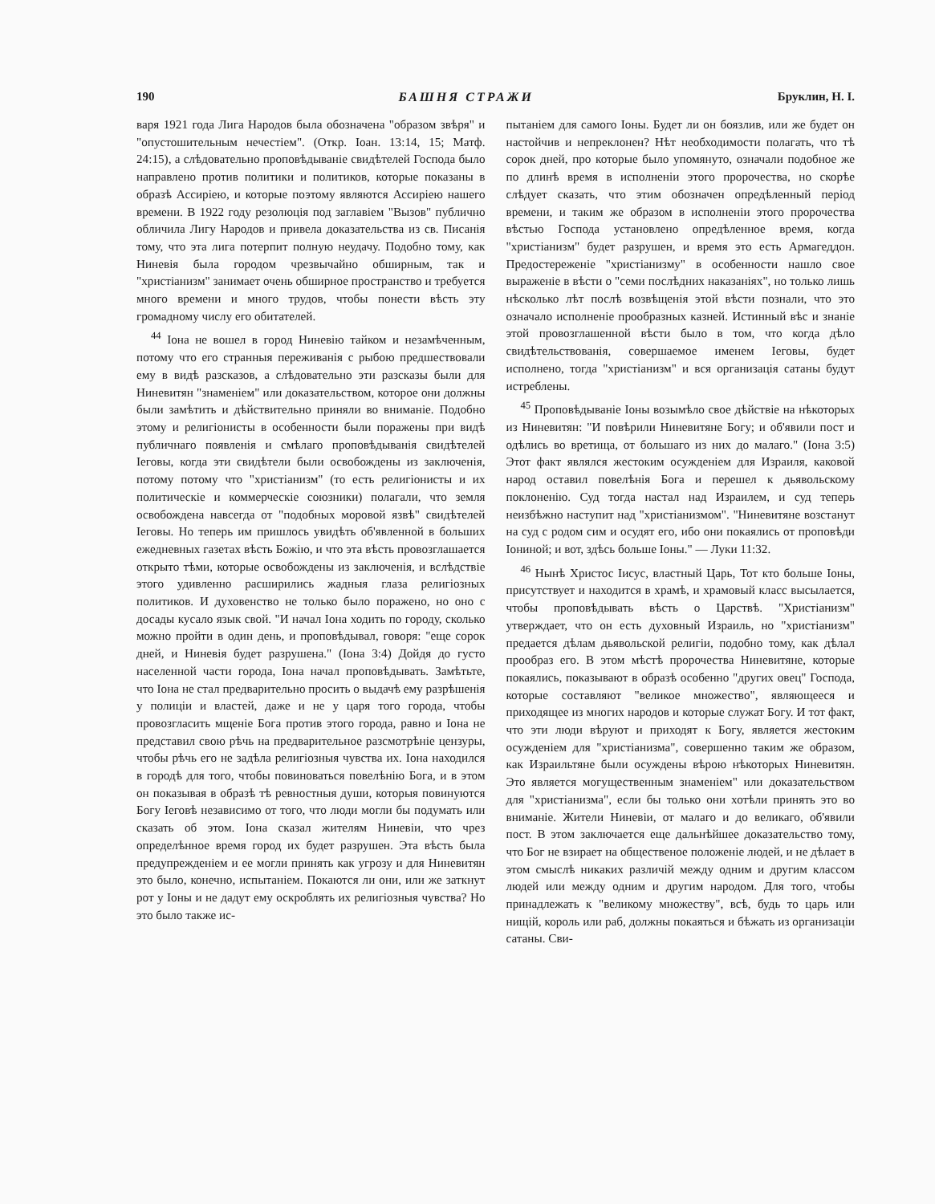190 БАШНЯ СТРАЖИ Бруклин, Н. I.
варя 1921 года Лига Народов была обозначена "образом звѣря" и "опустошительным нечестіем". (Откр. Іоан. 13:14, 15; Матф. 24:15), а слѣдовательно проповѣдываніе свидѣтелей Господа было направлено против политики и политиков, которые показаны в образѣ Ассиріею, и которые поэтому являются Ассиріею нашего времени. В 1922 году резолюція под заглавіем "Вызов" публично обличила Лигу Народов и привела доказательства из св. Писанія тому, что эта лига потерпит полную неудачу. Подобно тому, как Ниневія была городом чрезвычайно обширным, так и "христіанизм" занимает очень обширное пространство и требуется много времени и много трудов, чтобы понести вѣсть эту громадному числу его обитателей.
<sup>44</sup> Іона не вошел в город Ниневію тайком и незамѣченным, потому что его странныя переживанія с рыбою предшествовали ему в видѣ разсказов, а слѣдовательно эти разсказы были для Ниневитян "знаменіем" или доказательством, которое они должны были замѣтить и дѣйствительно приняли во вниманіе. Подобно этому и религіонисты в особенности были поражены при видѣ публичнаго появленія и смѣлаго проповѣдыванія свидѣтелей Іеговы, когда эти свидѣтели были освобождены из заключенія, потому потому что "христіанизм" (то есть религіонисты и их политическіе и коммерческіе союзники) полагали, что земля освобождена навсегда от "подобных моровой язвѣ" свидѣтелей Іеговы. Но теперь им пришлось увидѣть об'явленной в больших ежедневных газетах вѣсть Божію, и что эта вѣсть провозглашается открыто тѣми, которые освобождены из заключенія, и вслѣдствіе этого удивленно расширились жадныя глаза религіозных политиков. И духовенство не только было поражено, но оно с досады кусало язык свой. "И начал Іона ходить по городу, сколько можно пройти в один день, и проповѣдывал, говоря: "еще сорок дней, и Ниневія будет разрушена." (Іона 3:4) Дойдя до густо населенной части города, Іона начал проповѣдывать. Замѣтьте, что Іона не стал предварительно просить о выдачѣ ему разрѣшенія у полиціи и властей, даже и не у царя того города, чтобы провозгласить мщеніе Бога против этого города, равно и Іона не представил свою рѣчь на предварительное разсмотрѣніе цензуры, чтобы рѣчь его не задѣла религіозныя чувства их. Іона находился в городѣ для того, чтобы повиноваться повелѣнію Бога, и в этом он показывая в образѣ тѣ ревностныя души, которыя повинуются Богу Іеговѣ независимо от того, что люди могли бы подумать или сказать об этом. Іона сказал жителям Ниневіи, что чрез определѣнное время город их будет разрушен. Эта вѣсть была предупрежденіем и ее могли принять как угрозу и для Ниневитян это было, конечно, испытаніем. Покаются ли они, или же заткнут рот у Іоны и не дадут ему оскроблять их религіозныя чувства? Но это было также ис-
пытаніем для самого Іоны. Будет ли он боязлив, или же будет он настойчив и непреклонен? Нѣт необходимости полагать, что тѣ сорок дней, про которые было упомянуто, означали подобное же по длинѣ время в исполненіи этого пророчества, но скорѣе слѣдует сказать, что этим обозначен опредѣленный період времени, и таким же образом в исполненіи этого пророчества вѣстью Господа установлено опредѣленное время, когда "христіанизм" будет разрушен, и время это есть Армагеддон. Предостереженіе "христіанизму" в особенности нашло свое выраженіе в вѣсти о "семи послѣдних наказаніях", но только лишь нѣсколько лѣт послѣ возвѣщенія этой вѣсти познали, что это означало исполненіе прообразных казней. Истинный вѣс и знаніе этой провозглашенной вѣсти было в том, что когда дѣло свидѣтельствованія, совершаемое именем Іеговы, будет исполнено, тогда "христіанизм" и вся организація сатаны будут истреблены.
<sup>45</sup> Проповѣдываніе Іоны возымѣло свое дѣйствіе на нѣкоторых из Ниневитян: "И повѣрили Ниневитяне Богу; и об'явили пост и одѣлись во вретища, от большаго из них до малаго." (Іона 3:5) Этот факт являлся жестоким осужденіем для Израиля, каковой народ оставил повелѣнія Бога и перешел к дьявольскому поклоненію. Суд тогда настал над Израилем, и суд теперь неизбѣжно наступит над "христіанизмом". "Ниневитяне возстанут на суд с родом сим и осудят его, ибо они покаялись от проповѣди Іониной; и вот, здѣсь больше Іоны." — Луки 11:32.
<sup>46</sup> Нынѣ Христос Іисус, властный Царь, Тот кто больше Іоны, присутствует и находится в храмѣ, и храмовый класс высылается, чтобы проповѣдывать вѣсть о Царствѣ. "Христіанизм" утверждает, что он есть духовный Израиль, но "христіанизм" предается дѣлам дьявольской религіи, подобно тому, как дѣлал прообраз его. В этом мѣстѣ пророчества Ниневитяне, которые покаялись, показывают в образѣ особенно "других овец" Господа, которые составляют "великое множество", являющееся и приходящее из многих народов и которые служат Богу. И тот факт, что эти люди вѣруют и приходят к Богу, является жестоким осужденіем для "христіанизма", совершенно таким же образом, как Израильтяне были осуждены вѣрою нѣкоторых Ниневитян. Это является могущественным знаменіем" или доказательством для "христіанизма", если бы только они хотѣли принять это во вниманіе. Жители Ниневіи, от малаго и до великаго, об'явили пост. В этом заключается еще дальнѣйшее доказательство тому, что Бог не взирает на общественое положеніе людей, и не дѣлает в этом смыслѣ никаких различій между одним и другим классом людей или между одним и другим народом. Для того, чтобы принадлежать к "великому множеству", всѣ, будь то царь или нищій, король или раб, должны покаяться и бѣжать из организаціи сатаны. Сви-